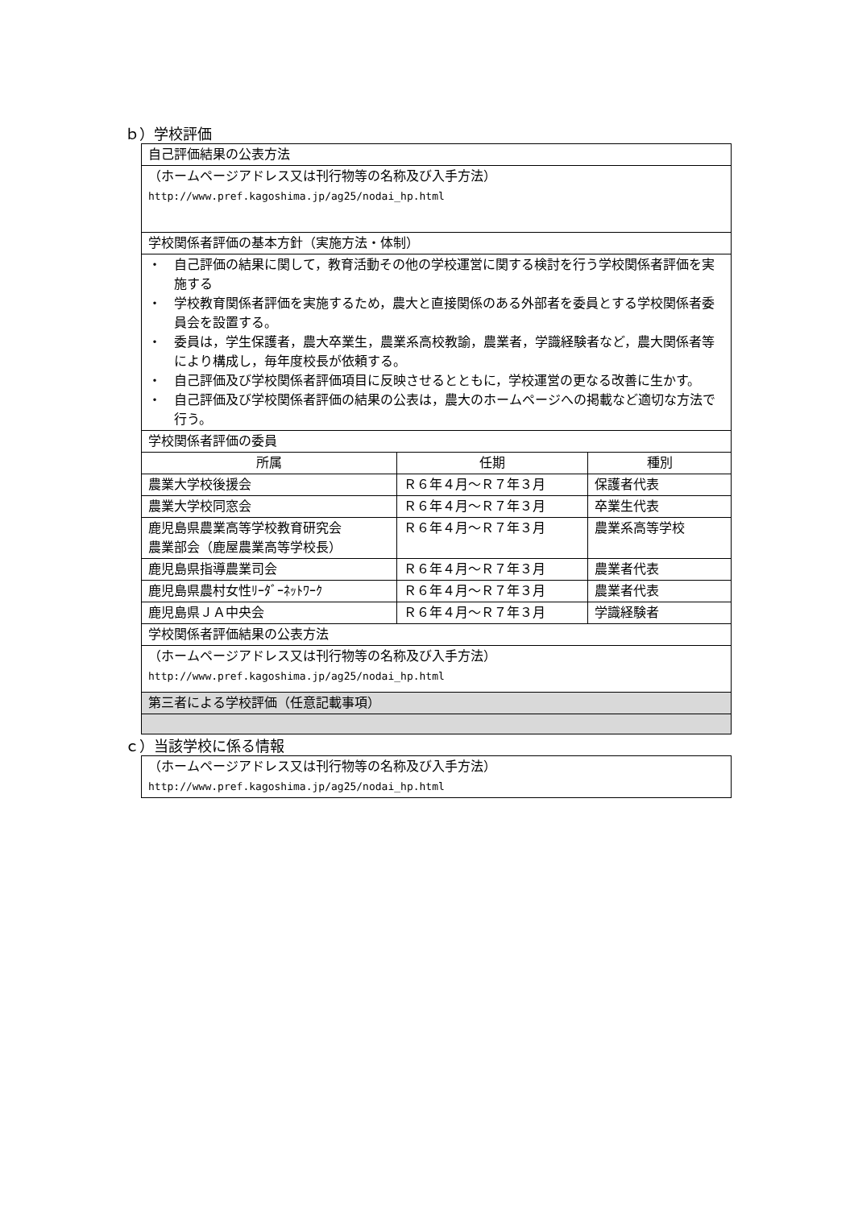ｂ）学校評価
| 自己評価結果の公表方法 | | |
| （ホームページアドレス又は刊行物等の名称及び入手方法） http://www.pref.kagoshima.jp/ag25/nodai_hp.html | | |
| 学校関係者評価の基本方針（実施方法・体制） | | |
| ・ 自己評価の結果に関して，教育活動その他の学校運営に関する検討を行う学校関係者評価を実施する ・ 学校教育関係者評価を実施するため，農大と直接関係のある外部者を委員とする学校関係者委員会を設置する。 ・ 委員は，学生保護者，農大卒業生，農業系高校教諭，農業者，学識経験者など，農大関係者等により構成し，毎年度校長が依頼する。 ・ 自己評価及び学校関係者評価項目に反映させるとともに，学校運営の更なる改善に生かす。 ・ 自己評価及び学校関係者評価の結果の公表は，農大のホームページへの掲載など適切な方法で行う。 | | |
| 学校関係者評価の委員 | | |
| 所属 | 任期 | 種別 |
| 農業大学校後援会 | Ｒ６年４月～Ｒ７年３月 | 保護者代表 |
| 農業大学校同窓会 | Ｒ６年４月～Ｒ７年３月 | 卒業生代表 |
| 鹿児島県農業高等学校教育研究会 農業部会（鹿屋農業高等学校長） | Ｒ６年４月～Ｒ７年３月 | 農業系高等学校 |
| 鹿児島県指導農業司会 | Ｒ６年４月～Ｒ７年３月 | 農業者代表 |
| 鹿児島県農村女性ﾘｰﾀﾞｰﾈｯﾄﾜｰｸ | Ｒ６年４月～Ｒ７年３月 | 農業者代表 |
| 鹿児島県ＪＡ中央会 | Ｒ６年４月～Ｒ７年３月 | 学識経験者 |
| 学校関係者評価結果の公表方法 | | |
| （ホームページアドレス又は刊行物等の名称及び入手方法） http://www.pref.kagoshima.jp/ag25/nodai_hp.html | | |
| 第三者による学校評価（任意記載事項） | | |
ｃ）当該学校に係る情報
| （ホームページアドレス又は刊行物等の名称及び入手方法） http://www.pref.kagoshima.jp/ag25/nodai_hp.html |